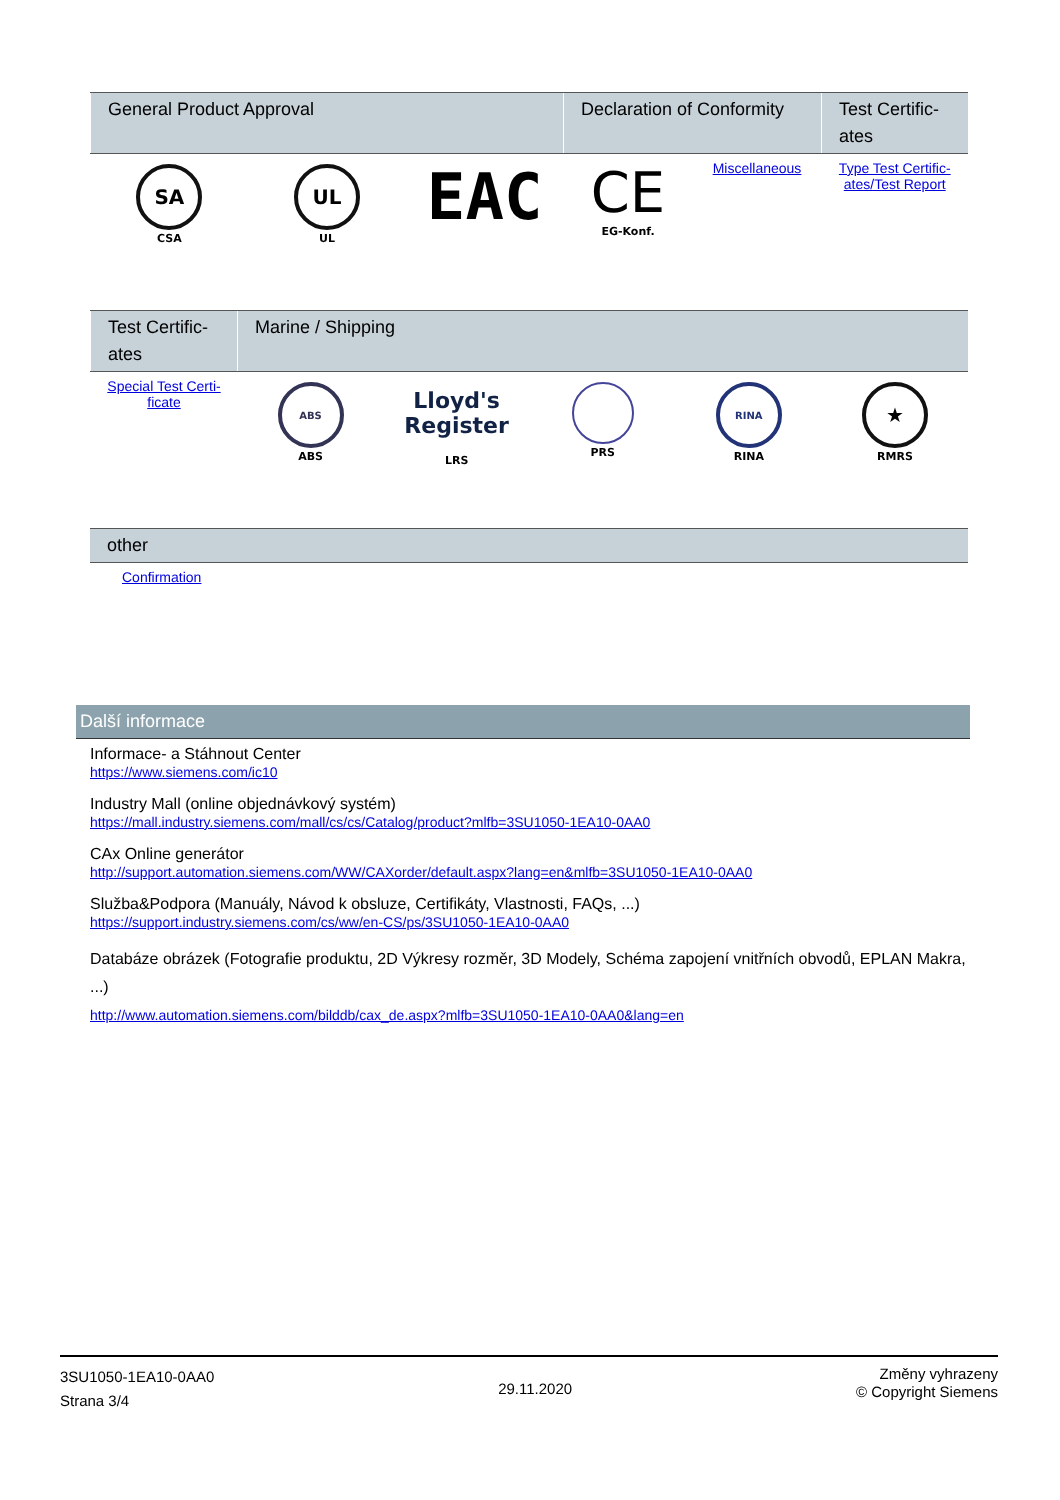| General Product Approval | | | Declaration of Conformity | | Test Certific-ates |
| --- | --- | --- | --- | --- | --- |
| SA CSA | UL UL | EAC | CE EG-Konf. | Miscellaneous | Type Test Certific-ates/Test Report |
| Test Certific-ates | Marine / Shipping | | | | |
| --- | --- | --- | --- | --- | --- |
| Special Test Certi-ficate | ABS ABS | Lloyd's Register LRS | PRS | RINA RINA | ★ RMRS |
| other |
| --- |
| Confirmation |
Další informace
Informace- a Stáhnout Center
https://www.siemens.com/ic10
Industry Mall (online objednávkový systém)
https://mall.industry.siemens.com/mall/cs/cs/Catalog/product?mlfb=3SU1050-1EA10-0AA0
CAx Online generátor
http://support.automation.siemens.com/WW/CAXorder/default.aspx?lang=en&mlfb=3SU1050-1EA10-0AA0
Služba&Podpora (Manuály, Návod k obsluze, Certifikáty, Vlastnosti, FAQs, ...)
https://support.industry.siemens.com/cs/ww/en-CS/ps/3SU1050-1EA10-0AA0
Databáze obrázek (Fotografie produktu, 2D Výkresy rozměr, 3D Modely, Schéma zapojení vnitřních obvodů, EPLAN Makra, ...)
http://www.automation.siemens.com/bilddb/cax_de.aspx?mlfb=3SU1050-1EA10-0AA0&lang=en
3SU1050-1EA10-0AA0
Strana 3/4
29.11.2020
Změny vyhrazeny
© Copyright Siemens